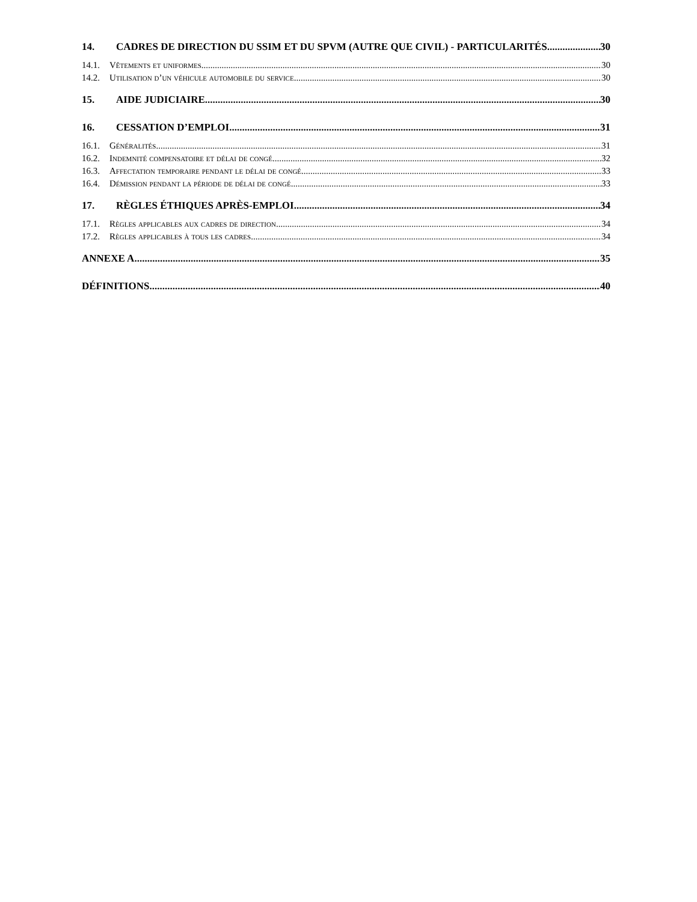14. CADRES DE DIRECTION DU SSIM ET DU SPVM (AUTRE QUE CIVIL) - PARTICULARITÉS 30
14.1. Vêtements et uniformes 30
14.2. Utilisation d’un véhicule automobile du service 30
15. AIDE JUDICIAIRE 30
16. CESSATION D’EMPLOI 31
16.1. Généralités 31
16.2. Indemnité compensatoire et délai de congé 32
16.3. Affectation temporaire pendant le délai de congé 33
16.4. Démission pendant la période de délai de congé 33
17. RÈGLES ÉTHIQUES APRÈS-EMPLOI 34
17.1. Règles applicables aux cadres de direction 34
17.2. Règles applicables à tous les cadres 34
ANNEXE A 35
DÉFINITIONS 40